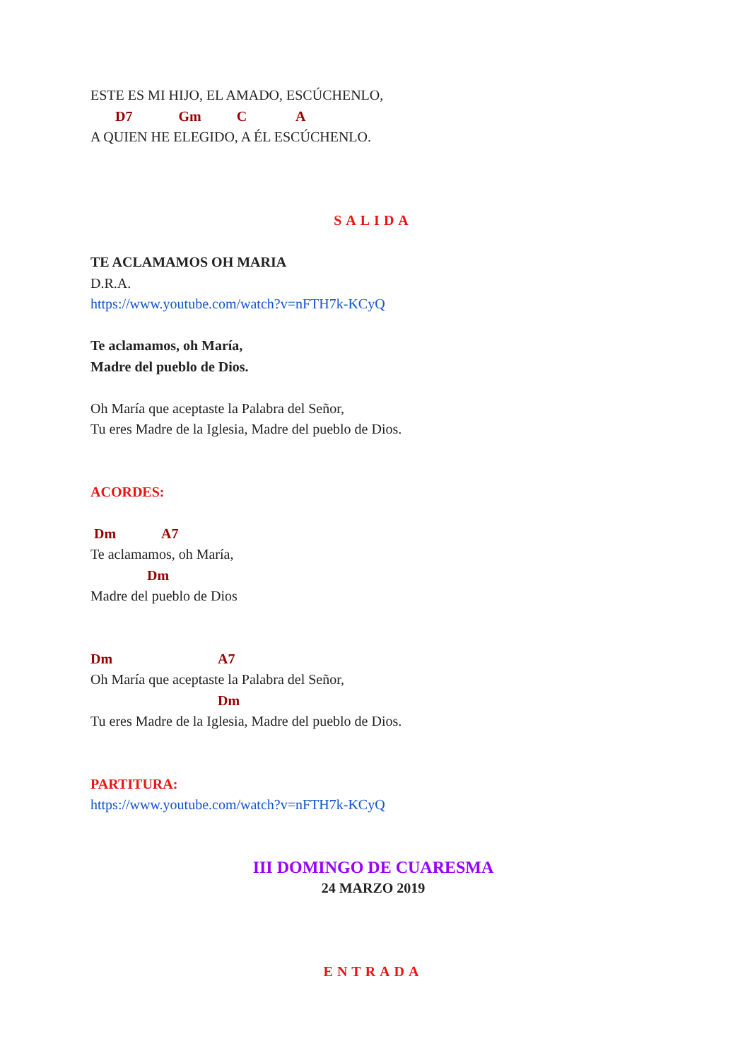ESTE ES MI HIJO, EL AMADO, ESCÚCHENLO,
D7 Gm C A
A QUIEN HE ELEGIDO, A ÉL ESCÚCHENLO.
SALIDA
TE ACLAMAMOS OH MARIA
D.R.A.
https://www.youtube.com/watch?v=nFTH7k-KCyQ
Te aclamamos, oh María,
Madre del pueblo de Dios.
Oh María que aceptaste la Palabra del Señor,
Tu eres Madre de la Iglesia, Madre del pueblo de Dios.
ACORDES:
Dm A7
Te aclamamos, oh María,
Dm
Madre del pueblo de Dios
Dm A7
Oh María que aceptaste la Palabra del Señor,
Dm
Tu eres Madre de la Iglesia, Madre del pueblo de Dios.
PARTITURA:
https://www.youtube.com/watch?v=nFTH7k-KCyQ
III DOMINGO DE CUARESMA
24 MARZO 2019
ENTRADA